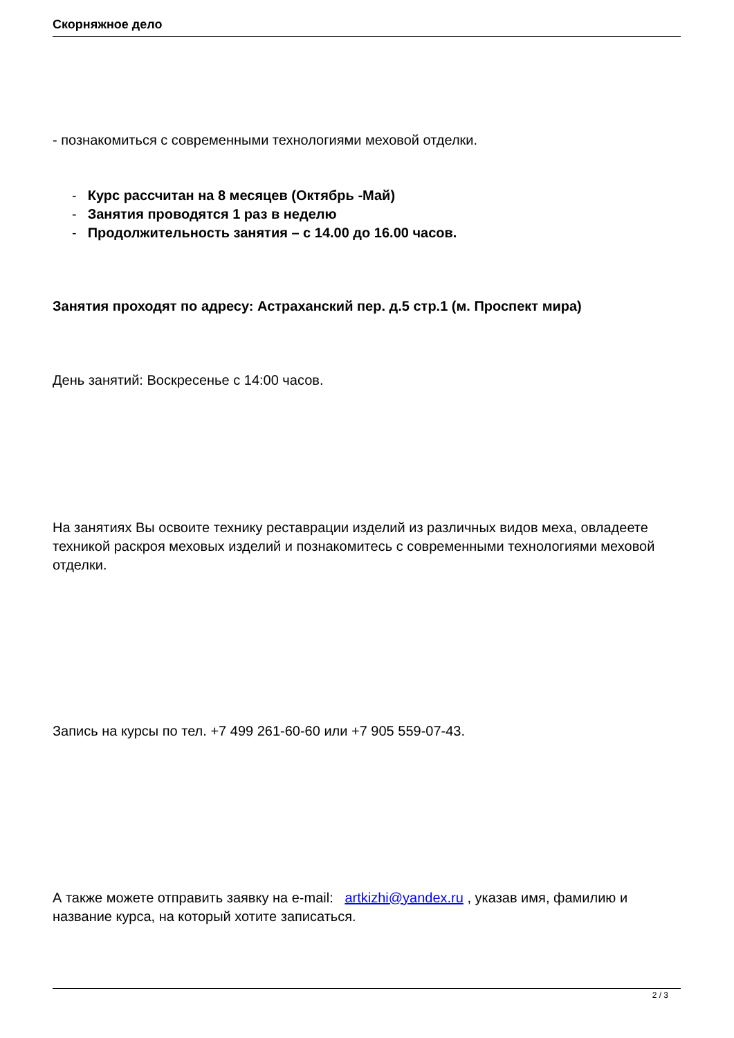Скорняжное дело
- познакомиться с современными технологиями меховой отделки.
- Курс рассчитан на 8 месяцев (Октябрь -Май)
- Занятия проводятся 1 раз в неделю
- Продолжительность занятия – с 14.00 до 16.00 часов.
Занятия проходят по адресу: Астраханский пер. д.5 стр.1 (м. Проспект мира)
День занятий: Воскресенье с 14:00 часов.
На занятиях Вы освоите технику реставрации изделий из различных видов меха, овладеете техникой раскроя меховых изделий и познакомитесь с современными технологиями меховой отделки.
Запись на курсы по тел. +7 499 261-60-60 или +7 905 559-07-43.
А также можете отправить заявку на e-mail: artkizhi@yandex.ru , указав имя, фамилию и название курса, на который хотите записаться.
2 / 3